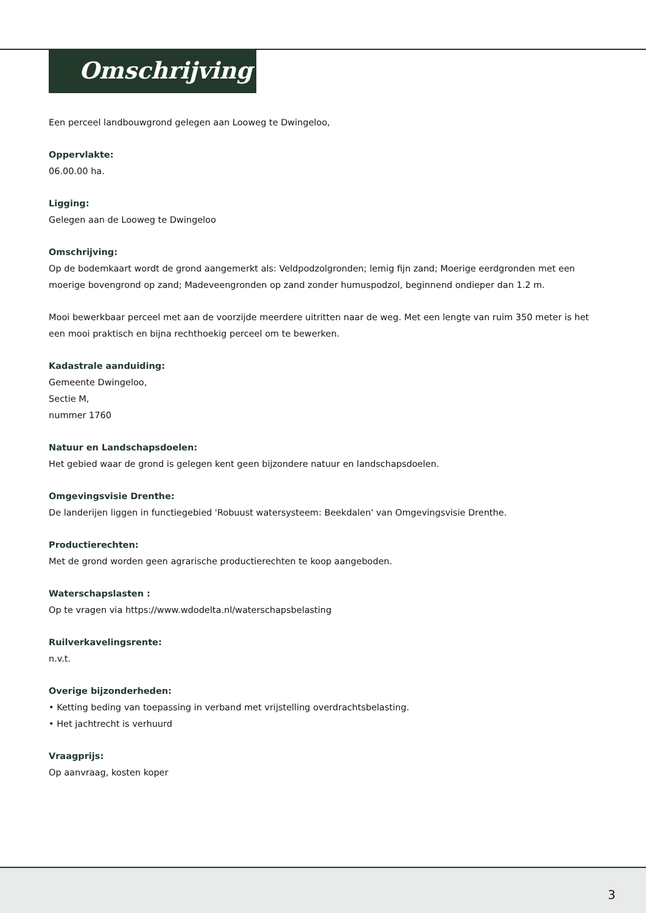Omschrijving
Een perceel landbouwgrond gelegen aan Looweg te Dwingeloo,
Oppervlakte:
06.00.00 ha.
Ligging:
Gelegen aan de Looweg te Dwingeloo
Omschrijving:
Op de bodemkaart wordt de grond aangemerkt als: Veldpodzolgronden; lemig fijn zand; Moerige eerdgronden met een moerige bovengrond op zand; Madeveengronden op zand zonder humuspodzol, beginnend ondieper dan 1.2 m.
Mooi bewerkbaar perceel met aan de voorzijde meerdere uitritten naar de weg. Met een lengte van ruim 350 meter is het een mooi praktisch en bijna rechthoekig perceel om te bewerken.
Kadastrale aanduiding:
Gemeente Dwingeloo,
Sectie M,
nummer 1760
Natuur en Landschapsdoelen:
Het gebied waar de grond is gelegen kent geen bijzondere natuur en landschapsdoelen.
Omgevingsvisie Drenthe:
De landerijen liggen in functiegebied 'Robuust watersysteem: Beekdalen' van Omgevingsvisie Drenthe.
Productierechten:
Met de grond worden geen agrarische productierechten te koop aangeboden.
Waterschapslasten :
Op te vragen via https://www.wdodelta.nl/waterschapsbelasting
Ruilverkavelingsrente:
n.v.t.
Overige bijzonderheden:
• Ketting beding van toepassing in verband met vrijstelling overdrachtsbelasting.
• Het jachtrecht is verhuurd
Vraagprijs:
Op aanvraag, kosten koper
3